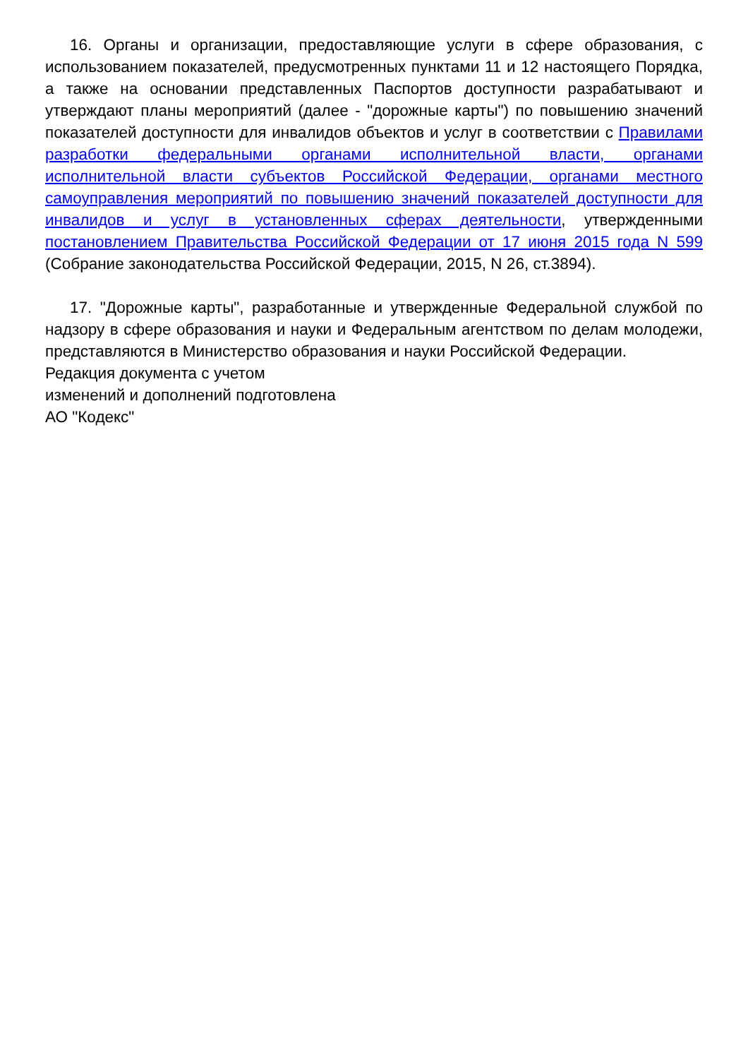16. Органы и организации, предоставляющие услуги в сфере образования, с использованием показателей, предусмотренных пунктами 11 и 12 настоящего Порядка, а также на основании представленных Паспортов доступности разрабатывают и утверждают планы мероприятий (далее - "дорожные карты") по повышению значений показателей доступности для инвалидов объектов и услуг в соответствии с Правилами разработки федеральными органами исполнительной власти, органами исполнительной власти субъектов Российской Федерации, органами местного самоуправления мероприятий по повышению значений показателей доступности для инвалидов и услуг в установленных сферах деятельности, утвержденными постановлением Правительства Российской Федерации от 17 июня 2015 года N 599 (Собрание законодательства Российской Федерации, 2015, N 26, ст.3894).
17. "Дорожные карты", разработанные и утвержденные Федеральной службой по надзору в сфере образования и науки и Федеральным агентством по делам молодежи, представляются в Министерство образования и науки Российской Федерации.
Редакция документа с учетом
изменений и дополнений подготовлена
АО "Кодекс"